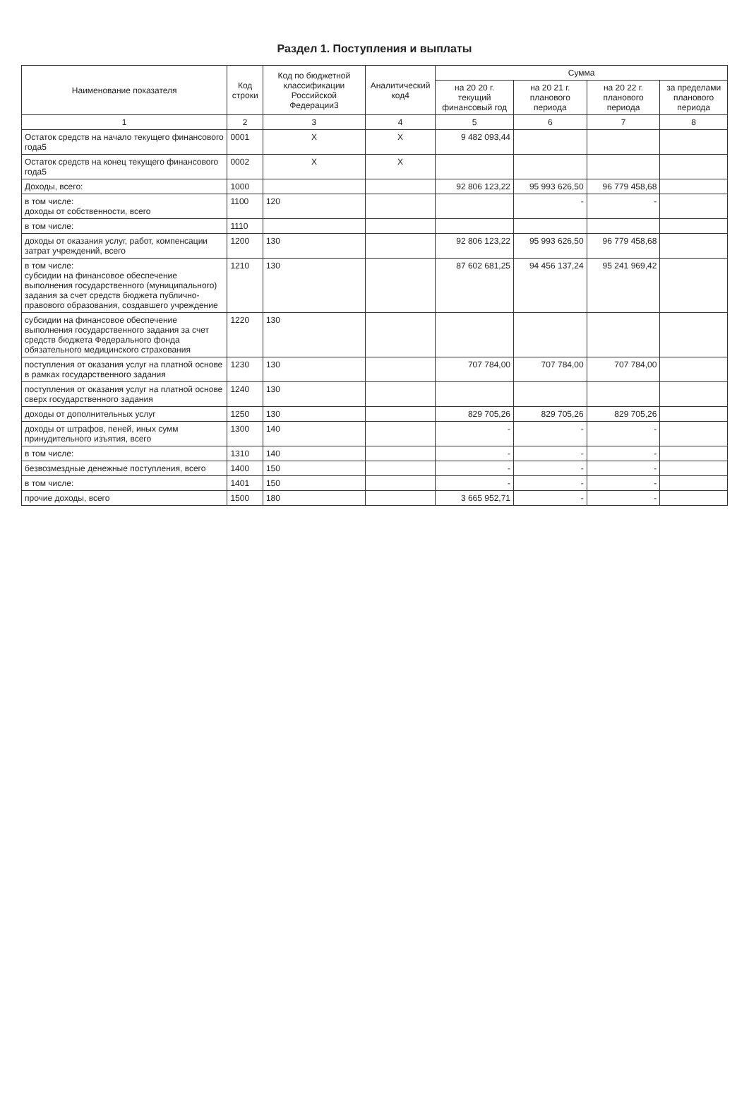Раздел 1. Поступления и выплаты
| Наименование показателя | Код строки | Код по бюджетной классификации Российской Федерации3 | Аналитический код4 | Сумма | | | |
| --- | --- | --- | --- | --- | --- | --- | --- |
| | | | | на 20 20 г. текущий финансовый год | на 20 21 г. планового периода | на 20 22 г. планового периода | за пределами планового периода |
| 1 | 2 | 3 | 4 | 5 | 6 | 7 | 8 |
| Остаток средств на начало текущего финансового года5 | 0001 | X | X | 9 482 093,44 | | | |
| Остаток средств на конец текущего финансового года5 | 0002 | X | X | | | | |
| Доходы, всего: | 1000 | | | 92 806 123,22 | 95 993 626,50 | 96 779 458,68 | |
| в том числе: доходы от собственности, всего | 1100 | 120 | | | - | - | |
| в том числе: | 1110 | | | | | | |
| доходы от оказания услуг, работ, компенсации затрат учреждений, всего | 1200 | 130 | | 92 806 123,22 | 95 993 626,50 | 96 779 458,68 | |
| в том числе: субсидии на финансовое обеспечение выполнения государственного (муниципального) задания за счет средств бюджета публично-правового образования, создавшего учреждение | 1210 | 130 | | 87 602 681,25 | 94 456 137,24 | 95 241 969,42 | |
| субсидии на финансовое обеспечение выполнения государственного задания за счет средств бюджета Федерального фонда обязательного медицинского страхования | 1220 | 130 | | | | | |
| поступления от оказания услуг на платной основе в рамках государственного задания | 1230 | 130 | | 707 784,00 | 707 784,00 | 707 784,00 | |
| поступления от оказания услуг на платной основе сверх государственного задания | 1240 | 130 | | | | | |
| доходы от дополнительных услуг | 1250 | 130 | | 829 705,26 | 829 705,26 | 829 705,26 | |
| доходы от штрафов, пеней, иных сумм принудительного изъятия, всего | 1300 | 140 | | - | - | - | |
| в том числе: | 1310 | 140 | | - | - | - | |
| безвозмездные денежные поступления, всего | 1400 | 150 | | - | - | - | |
| в том числе: | 1401 | 150 | | - | - | - | |
| прочие доходы, всего | 1500 | 180 | | 3 665 952,71 | - | - | |